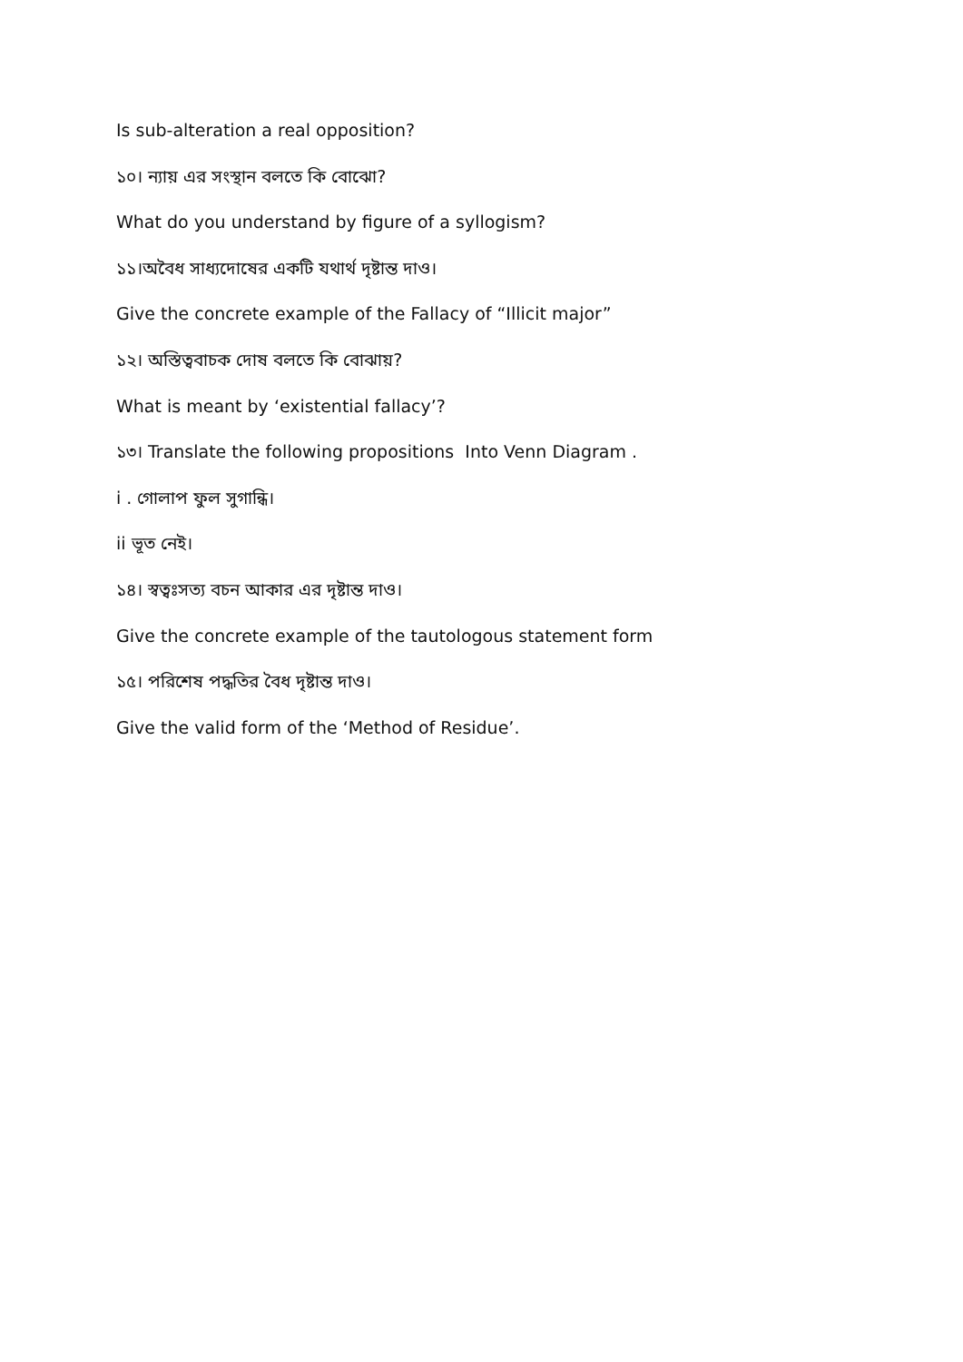Is sub-alteration a real opposition?
১০। ন্যায় এর সংস্থান বলতে কি বোঝো?
What do you understand by figure of a syllogism?
১১।অবৈধ সাধ্যদোষের একটি যথার্থ দৃষ্টান্ত দাও।
Give the concrete example of the Fallacy of “Illicit major”
১২। অস্তিত্ববাচক দোষ বলতে কি বোঝায়?
What is meant by ‘existential fallacy’?
১৩। Translate the following propositions Into Venn Diagram .
i . গোলাপ ফুল সুগান্ধি।
ii ভূত নেই।
১৪। স্বত্বঃসত্য বচন আকার এর দৃষ্টান্ত দাও।
Give the concrete example of the tautologous statement form
১৫। পরিশেষ পদ্ধতির বৈধ দৃষ্টান্ত দাও।
Give the valid form of the ‘Method of Residue’.